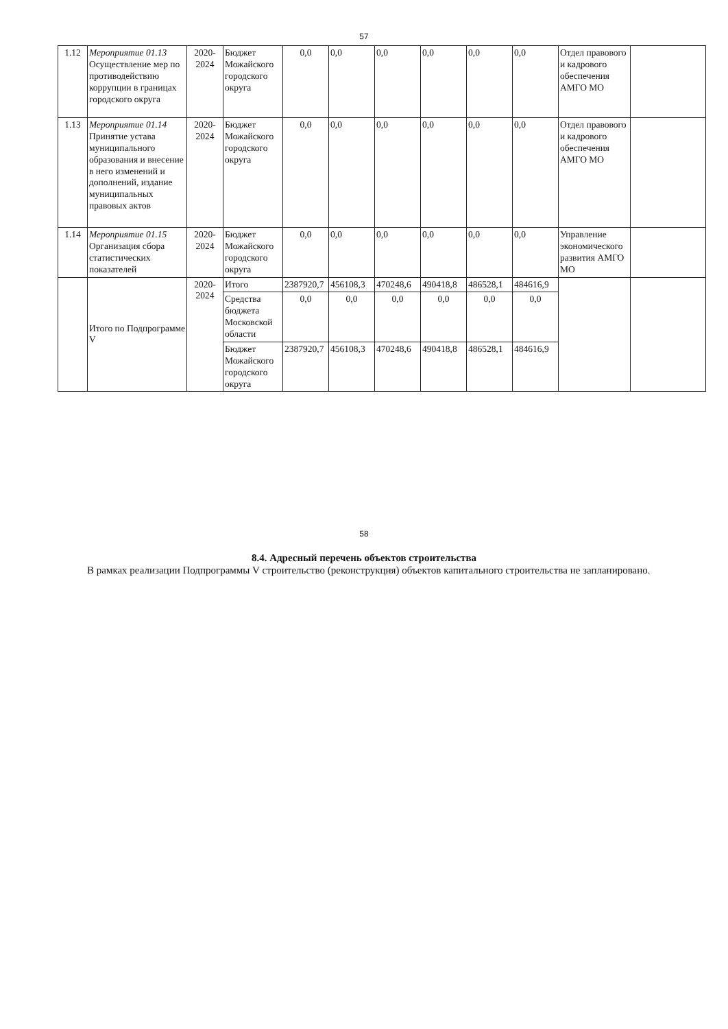57
| 1.12 | Мероприятие 01.13 Осуществление мер по противодействию коррупции в границах городского округа | 2020- 2024 | Бюджет Можайского городского округа | 0,0 | 0,0 | 0,0 | 0,0 | 0,0 | 0,0 | Отдел правового и кадрового обеспечения АМГО МО | |
| 1.13 | Мероприятие 01.14 Принятие устава муниципального образования и внесение в него изменений и дополнений, издание муниципальных правовых актов | 2020- 2024 | Бюджет Можайского городского округа | 0,0 | 0,0 | 0,0 | 0,0 | 0,0 | 0,0 | Отдел правового и кадрового обеспечения АМГО МО | |
| 1.14 | Мероприятие 01.15 Организация сбора статистических показателей | 2020- 2024 | Бюджет Можайского городского округа | 0,0 | 0,0 | 0,0 | 0,0 | 0,0 | 0,0 | Управление экономического развития АМГО МО | |
| | Итого по Подпрограмме V | 2020- 2024 | Итого | 2387920,7 | 456108,3 | 470248,6 | 490418,8 | 486528,1 | 484616,9 | | |
| | | | Средства бюджета Московской области | 0,0 | 0,0 | 0,0 | 0,0 | 0,0 | 0,0 | | |
| | | | Бюджет Можайского городского округа | 2387920,7 | 456108,3 | 470248,6 | 490418,8 | 486528,1 | 484616,9 | | |
58
8.4. Адресный перечень объектов строительства
В рамках реализации Подпрограммы V строительство (реконструкция) объектов капитального строительства не запланировано.